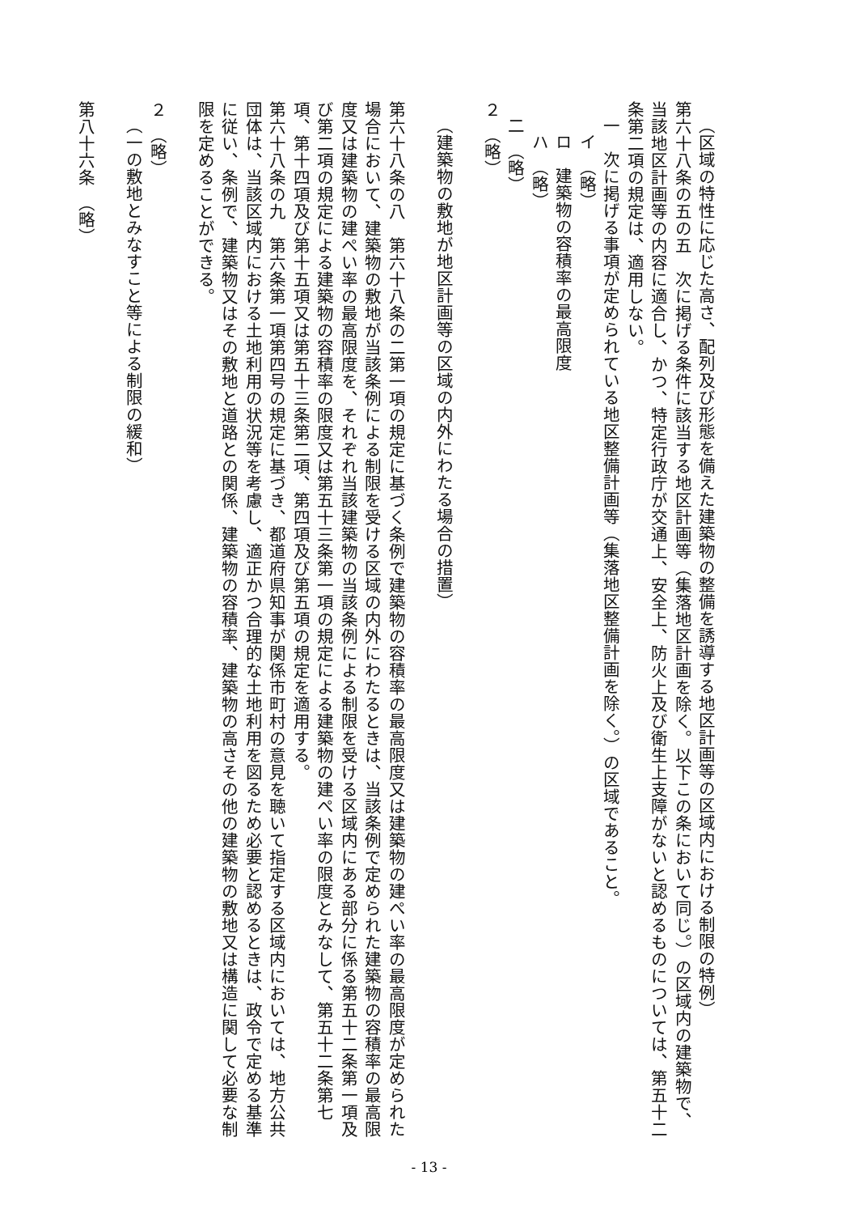（区域の特性に応じた高さ、配列及び形態を備えた建築物の整備を誘導する地区計画等の区域内における制限の特例）
第六十八条の五の五　次に掲げる条件に該当する地区計画等（集落地区計画を除く。以下この条において同じ。）の区域内の建築物で、当該地区計画等の内容に適合し、かつ、特定行政庁が交通上、安全上、防火上及び衛生上支障がないと認めるものについては、第五十二条第二項の規定は、適用しない。
一　次に掲げる事項が定められている地区整備計画等（集落地区整備計画を除く。）の区域であること。
イ　（略）
ロ　建築物の容積率の最高限度
ハ　（略）
二　（略）
２　（略）
（建築物の敷地が地区計画等の区域の内外にわたる場合の措置）
第六十八条の八　第六十八条の二第一項の規定に基づく条例で建築物の容積率の最高限度又は建築物の建ぺい率の最高限度が定められた場合において、建築物の敷地が当該条例による制限を受ける区域の内外にわたるときは、当該条例で定められた建築物の容積率の最高限度又は建築物の建ぺい率の最高限度を、それぞれ当該建築物の当該条例による制限を受ける区域内にある部分に係る第五十二条第一項及び第二項の規定による建築物の容積率の限度又は第五十三条第一項の規定による建築物の建ぺい率の限度とみなして、第五十二条第七項、第十四項及び第十五項又は第五十三条第二項、第四項及び第五項の規定を適用する。
第六十八条の九　第六条第一項第四号の規定に基づき、都道府県知事が関係市町村の意見を聴いて指定する区域内においては、地方公共団体は、当該区域内における土地利用の状況等を考慮し、適正かつ合理的な土地利用を図るため必要と認めるときは、政令で定める基準に従い、条例で、建築物又はその敷地と道路との関係、建築物の容積率、建築物の高さその他の建築物の敷地又は構造に関して必要な制限を定めることができる。
２　（略）
（一の敷地とみなすこと等による制限の緩和）
第八十六条　（略）
- 13 -